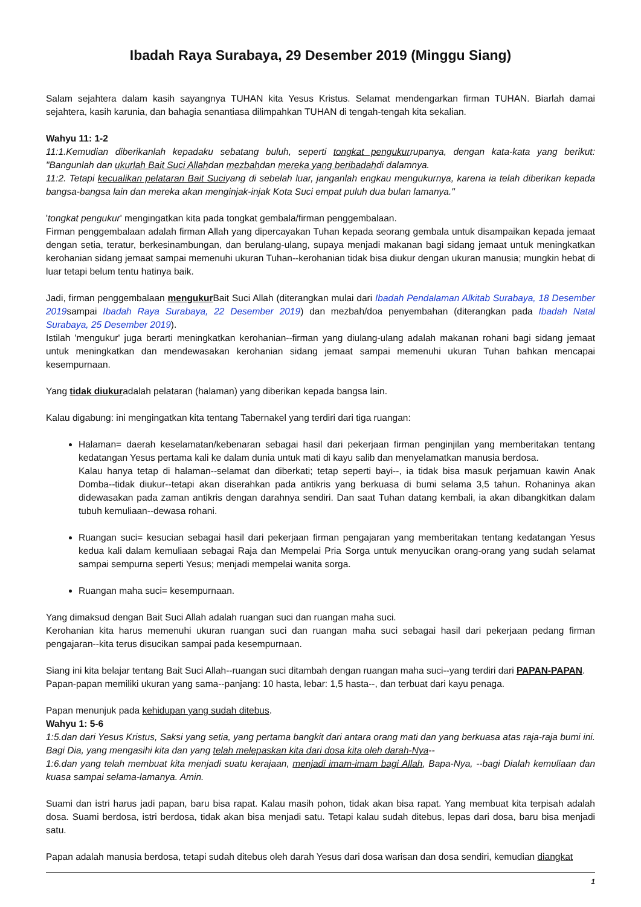Ibadah Raya Surabaya, 29 Desember 2019 (Minggu Siang)
Salam sejahtera dalam kasih sayangnya TUHAN kita Yesus Kristus. Selamat mendengarkan firman TUHAN. Biarlah damai sejahtera, kasih karunia, dan bahagia senantiasa dilimpahkan TUHAN di tengah-tengah kita sekalian.
Wahyu 11: 1-2
11:1.Kemudian diberikanlah kepadaku sebatang buluh, seperti tongkat pengukurrupanya, dengan kata-kata yang berikut: "Bangunlah dan ukurlah Bait Suci Allahdan mezbahdan mereka yang beribadahdi dalamnya.
11:2. Tetapi kecualikan pelataran Bait Suciyang di sebelah luar, janganlah engkau mengukurnya, karena ia telah diberikan kepada bangsa-bangsa lain dan mereka akan menginjak-injak Kota Suci empat puluh dua bulan lamanya."
'tongkat pengukur' mengingatkan kita pada tongkat gembala/firman penggembalaan.
Firman penggembalaan adalah firman Allah yang dipercayakan Tuhan kepada seorang gembala untuk disampaikan kepada jemaat dengan setia, teratur, berkesinambungan, dan berulang-ulang, supaya menjadi makanan bagi sidang jemaat untuk meningkatkan kerohanian sidang jemaat sampai memenuhi ukuran Tuhan--kerohanian tidak bisa diukur dengan ukuran manusia; mungkin hebat di luar tetapi belum tentu hatinya baik.
Jadi, firman penggembalaan mengukur Bait Suci Allah (diterangkan mulai dari Ibadah Pendalaman Alkitab Surabaya, 18 Desember 2019sampai Ibadah Raya Surabaya, 22 Desember 2019) dan mezbah/doa penyembahan (diterangkan pada Ibadah Natal Surabaya, 25 Desember 2019).
Istilah 'mengukur' juga berarti meningkatkan kerohanian--firman yang diulang-ulang adalah makanan rohani bagi sidang jemaat untuk meningkatkan dan mendewasakan kerohanian sidang jemaat sampai memenuhi ukuran Tuhan bahkan mencapai kesempurnaan.
Yang tidak diukuradalah pelataran (halaman) yang diberikan kepada bangsa lain.
Kalau digabung: ini mengingatkan kita tentang Tabernakel yang terdiri dari tiga ruangan:
Halaman= daerah keselamatan/kebenaran sebagai hasil dari pekerjaan firman penginjilan yang memberitakan tentang kedatangan Yesus pertama kali ke dalam dunia untuk mati di kayu salib dan menyelamatkan manusia berdosa.
Kalau hanya tetap di halaman--selamat dan diberkati; tetap seperti bayi--, ia tidak bisa masuk perjamuan kawin Anak Domba--tidak diukur--tetapi akan diserahkan pada antikris yang berkuasa di bumi selama 3,5 tahun. Rohaninya akan didewasakan pada zaman antikris dengan darahnya sendiri. Dan saat Tuhan datang kembali, ia akan dibangkitkan dalam tubuh kemuliaan--dewasa rohani.
Ruangan suci= kesucian sebagai hasil dari pekerjaan firman pengajaran yang memberitakan tentang kedatangan Yesus kedua kali dalam kemuliaan sebagai Raja dan Mempelai Pria Sorga untuk menyucikan orang-orang yang sudah selamat sampai sempurna seperti Yesus; menjadi mempelai wanita sorga.
Ruangan maha suci= kesempurnaan.
Yang dimaksud dengan Bait Suci Allah adalah ruangan suci dan ruangan maha suci.
Kerohanian kita harus memenuhi ukuran ruangan suci dan ruangan maha suci sebagai hasil dari pekerjaan pedang firman pengajaran--kita terus disucikan sampai pada kesempurnaan.
Siang ini kita belajar tentang Bait Suci Allah--ruangan suci ditambah dengan ruangan maha suci--yang terdiri dari PAPAN-PAPAN.
Papan-papan memiliki ukuran yang sama--panjang: 10 hasta, lebar: 1,5 hasta--, dan terbuat dari kayu penaga.
Papan menunjuk pada kehidupan yang sudah ditebus.
Wahyu 1: 5-6
1:5.dan dari Yesus Kristus, Saksi yang setia, yang pertama bangkit dari antara orang mati dan yang berkuasa atas raja-raja bumi ini. Bagi Dia, yang mengasihi kita dan yang telah melepaskan kita dari dosa kita oleh darah-Nya--
1:6.dan yang telah membuat kita menjadi suatu kerajaan, menjadi imam-imam bagi Allah, Bapa-Nya, --bagi Dialah kemuliaan dan kuasa sampai selama-lamanya. Amin.
Suami dan istri harus jadi papan, baru bisa rapat. Kalau masih pohon, tidak akan bisa rapat. Yang membuat kita terpisah adalah dosa. Suami berdosa, istri berdosa, tidak akan bisa menjadi satu. Tetapi kalau sudah ditebus, lepas dari dosa, baru bisa menjadi satu.
Papan adalah manusia berdosa, tetapi sudah ditebus oleh darah Yesus dari dosa warisan dan dosa sendiri, kemudian diangkat
1